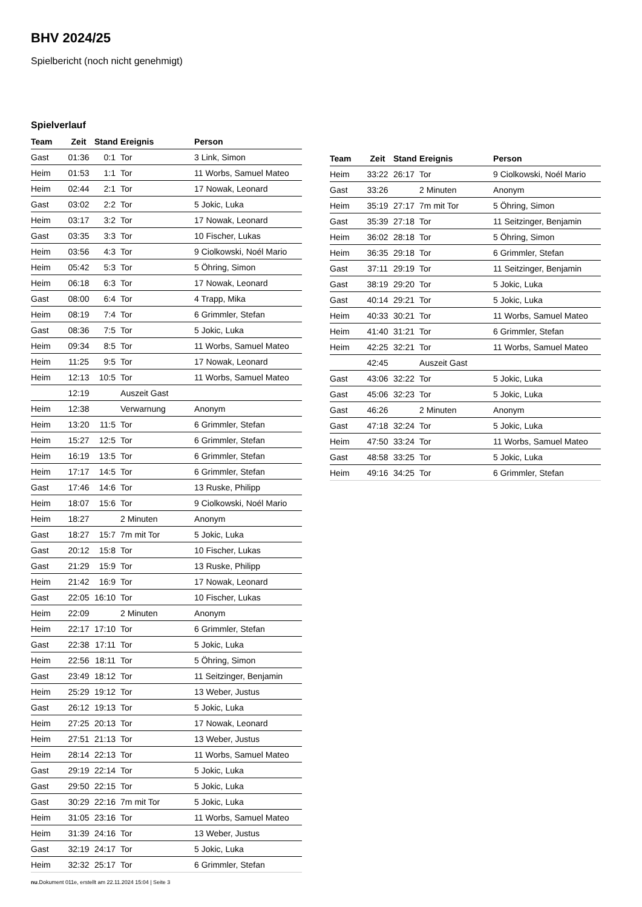BHV 2024/25
Spielbericht (noch nicht genehmigt)
Spielverlauf
| Team | Zeit | Stand | Ereignis | Person |
| --- | --- | --- | --- | --- |
| Gast | 01:36 | 0:1 | Tor | 3 Link, Simon |
| Heim | 01:53 | 1:1 | Tor | 11 Worbs, Samuel Mateo |
| Heim | 02:44 | 2:1 | Tor | 17 Nowak, Leonard |
| Gast | 03:02 | 2:2 | Tor | 5 Jokic, Luka |
| Heim | 03:17 | 3:2 | Tor | 17 Nowak, Leonard |
| Gast | 03:35 | 3:3 | Tor | 10 Fischer, Lukas |
| Heim | 03:56 | 4:3 | Tor | 9 Ciolkowski, Noél Mario |
| Heim | 05:42 | 5:3 | Tor | 5 Öhring, Simon |
| Heim | 06:18 | 6:3 | Tor | 17 Nowak, Leonard |
| Gast | 08:00 | 6:4 | Tor | 4 Trapp, Mika |
| Heim | 08:19 | 7:4 | Tor | 6 Grimmler, Stefan |
| Gast | 08:36 | 7:5 | Tor | 5 Jokic, Luka |
| Heim | 09:34 | 8:5 | Tor | 11 Worbs, Samuel Mateo |
| Heim | 11:25 | 9:5 | Tor | 17 Nowak, Leonard |
| Heim | 12:13 | 10:5 | Tor | 11 Worbs, Samuel Mateo |
| | 12:19 | | Auszeit Gast | |
| Heim | 12:38 | | Verwarnung | Anonym |
| Heim | 13:20 | 11:5 | Tor | 6 Grimmler, Stefan |
| Heim | 15:27 | 12:5 | Tor | 6 Grimmler, Stefan |
| Heim | 16:19 | 13:5 | Tor | 6 Grimmler, Stefan |
| Heim | 17:17 | 14:5 | Tor | 6 Grimmler, Stefan |
| Gast | 17:46 | 14:6 | Tor | 13 Ruske, Philipp |
| Heim | 18:07 | 15:6 | Tor | 9 Ciolkowski, Noél Mario |
| Heim | 18:27 | | 2 Minuten | Anonym |
| Gast | 18:27 | 15:7 | 7m mit Tor | 5 Jokic, Luka |
| Gast | 20:12 | 15:8 | Tor | 10 Fischer, Lukas |
| Gast | 21:29 | 15:9 | Tor | 13 Ruske, Philipp |
| Heim | 21:42 | 16:9 | Tor | 17 Nowak, Leonard |
| Gast | 22:05 | 16:10 | Tor | 10 Fischer, Lukas |
| Heim | 22:09 | | 2 Minuten | Anonym |
| Heim | 22:17 | 17:10 | Tor | 6 Grimmler, Stefan |
| Gast | 22:38 | 17:11 | Tor | 5 Jokic, Luka |
| Heim | 22:56 | 18:11 | Tor | 5 Öhring, Simon |
| Gast | 23:49 | 18:12 | Tor | 11 Seitzinger, Benjamin |
| Heim | 25:29 | 19:12 | Tor | 13 Weber, Justus |
| Gast | 26:12 | 19:13 | Tor | 5 Jokic, Luka |
| Heim | 27:25 | 20:13 | Tor | 17 Nowak, Leonard |
| Heim | 27:51 | 21:13 | Tor | 13 Weber, Justus |
| Heim | 28:14 | 22:13 | Tor | 11 Worbs, Samuel Mateo |
| Gast | 29:19 | 22:14 | Tor | 5 Jokic, Luka |
| Gast | 29:50 | 22:15 | Tor | 5 Jokic, Luka |
| Gast | 30:29 | 22:16 | 7m mit Tor | 5 Jokic, Luka |
| Heim | 31:05 | 23:16 | Tor | 11 Worbs, Samuel Mateo |
| Heim | 31:39 | 24:16 | Tor | 13 Weber, Justus |
| Gast | 32:19 | 24:17 | Tor | 5 Jokic, Luka |
| Heim | 32:32 | 25:17 | Tor | 6 Grimmler, Stefan |
| Team | Zeit | Stand | Ereignis | Person |
| --- | --- | --- | --- | --- |
| Heim | 33:22 | 26:17 | Tor | 9 Ciolkowski, Noél Mario |
| Gast | 33:26 | | 2 Minuten | Anonym |
| Heim | 35:19 | 27:17 | 7m mit Tor | 5 Öhring, Simon |
| Gast | 35:39 | 27:18 | Tor | 11 Seitzinger, Benjamin |
| Heim | 36:02 | 28:18 | Tor | 5 Öhring, Simon |
| Heim | 36:35 | 29:18 | Tor | 6 Grimmler, Stefan |
| Gast | 37:11 | 29:19 | Tor | 11 Seitzinger, Benjamin |
| Gast | 38:19 | 29:20 | Tor | 5 Jokic, Luka |
| Gast | 40:14 | 29:21 | Tor | 5 Jokic, Luka |
| Heim | 40:33 | 30:21 | Tor | 11 Worbs, Samuel Mateo |
| Heim | 41:40 | 31:21 | Tor | 6 Grimmler, Stefan |
| Heim | 42:25 | 32:21 | Tor | 11 Worbs, Samuel Mateo |
| | 42:45 | | Auszeit Gast | |
| Gast | 43:06 | 32:22 | Tor | 5 Jokic, Luka |
| Gast | 45:06 | 32:23 | Tor | 5 Jokic, Luka |
| Gast | 46:26 | | 2 Minuten | Anonym |
| Gast | 47:18 | 32:24 | Tor | 5 Jokic, Luka |
| Heim | 47:50 | 33:24 | Tor | 11 Worbs, Samuel Mateo |
| Gast | 48:58 | 33:25 | Tor | 5 Jokic, Luka |
| Heim | 49:16 | 34:25 | Tor | 6 Grimmler, Stefan |
nu.Dokument 011e, erstellt am 22.11.2024 15:04 | Seite 3